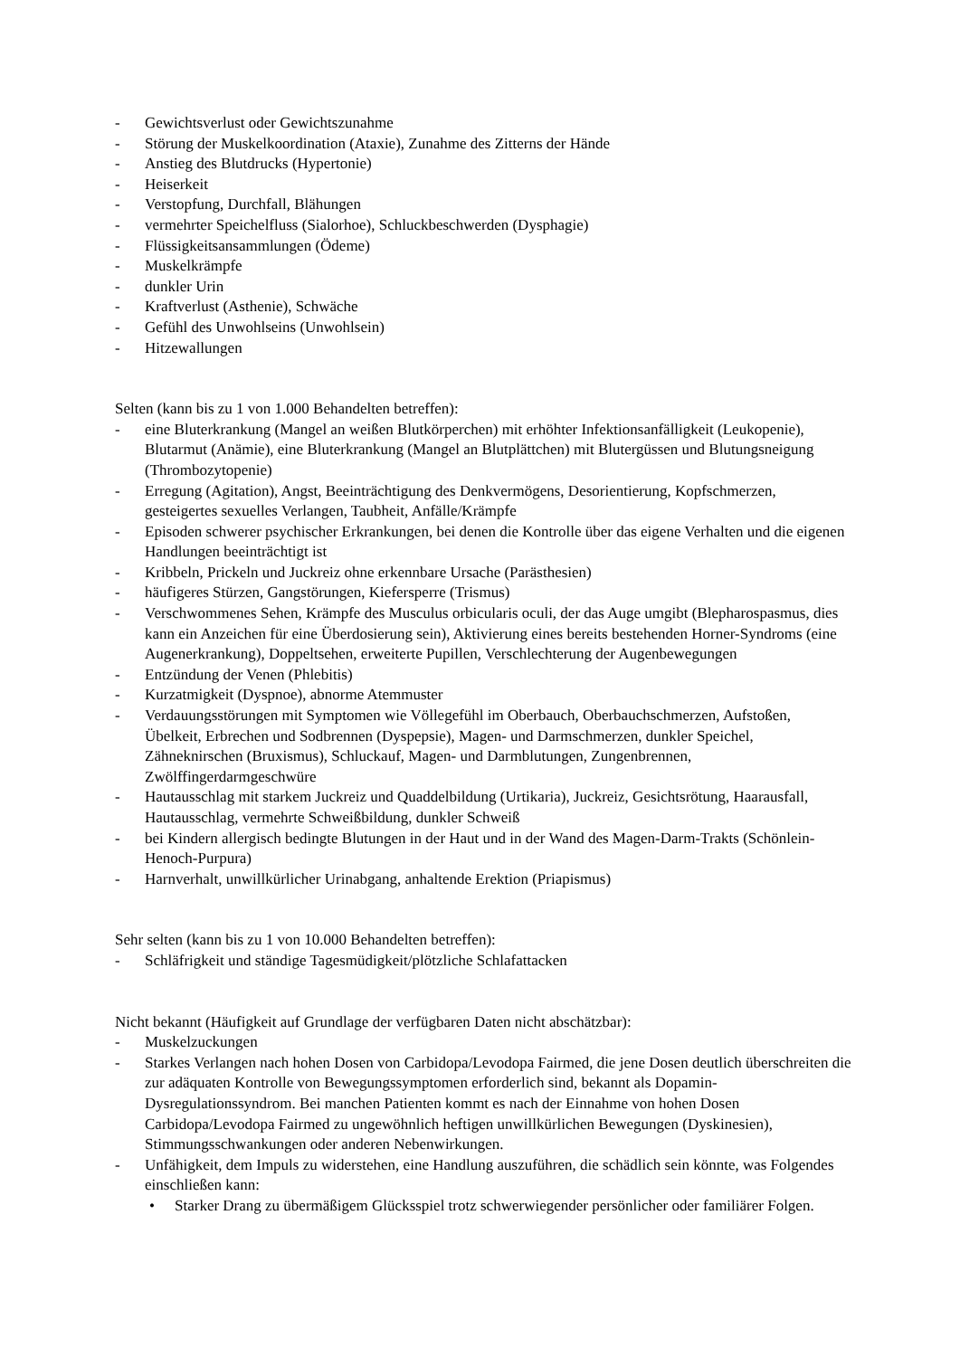- Gewichtsverlust oder Gewichtszunahme
- Störung der Muskelkoordination (Ataxie), Zunahme des Zitterns der Hände
- Anstieg des Blutdrucks (Hypertonie)
- Heiserkeit
- Verstopfung, Durchfall, Blähungen
- vermehrter Speichelfluss (Sialorhoe), Schluckbeschwerden (Dysphagie)
- Flüssigkeitsansammlungen (Ödeme)
- Muskelkrämpfe
- dunkler Urin
- Kraftverlust (Asthenie), Schwäche
- Gefühl des Unwohlseins (Unwohlsein)
- Hitzewallungen
Selten (kann bis zu 1 von 1.000 Behandelten betreffen):
- eine Bluterkrankung (Mangel an weißen Blutkörperchen) mit erhöhter Infektionsanfälligkeit (Leukopenie), Blutarmut (Anämie), eine Bluterkrankung (Mangel an Blutplättchen) mit Blutergüssen und Blutungsneigung (Thrombozytopenie)
- Erregung (Agitation), Angst, Beeinträchtigung des Denkvermögens, Desorientierung, Kopfschmerzen, gesteigertes sexuelles Verlangen, Taubheit, Anfälle/Krämpfe
- Episoden schwerer psychischer Erkrankungen, bei denen die Kontrolle über das eigene Verhalten und die eigenen Handlungen beeinträchtigt ist
- Kribbeln, Prickeln und Juckreiz ohne erkennbare Ursache (Parästhesien)
- häufigeres Stürzen, Gangstörungen, Kiefersperre (Trismus)
- Verschwommenes Sehen, Krämpfe des Musculus orbicularis oculi, der das Auge umgibt (Blepharospasmus, dies kann ein Anzeichen für eine Überdosierung sein), Aktivierung eines bereits bestehenden Horner-Syndroms (eine Augenerkrankung), Doppeltsehen, erweiterte Pupillen, Verschlechterung der Augenbewegungen
- Entzündung der Venen (Phlebitis)
- Kurzatmigkeit (Dyspnoe), abnorme Atemmuster
- Verdauungsstörungen mit Symptomen wie Völlegefühl im Oberbauch, Oberbauchschmerzen, Aufstoßen, Übelkeit, Erbrechen und Sodbrennen (Dyspepsie), Magen- und Darmschmerzen, dunkler Speichel, Zähneknirschen (Bruxismus), Schluckauf, Magen- und Darmblutungen, Zungenbrennen, Zwölffingerdarmgeschwüre
- Hautausschlag mit starkem Juckreiz und Quaddelbildung (Urtikaria), Juckreiz, Gesichtsrötung, Haarausfall, Hautausschlag, vermehrte Schweißbildung, dunkler Schweiß
- bei Kindern allergisch bedingte Blutungen in der Haut und in der Wand des Magen-Darm-Trakts (Schönlein-Henoch-Purpura)
- Harnverhalt, unwillkürlicher Urinabgang, anhaltende Erektion (Priapismus)
Sehr selten (kann bis zu 1 von 10.000 Behandelten betreffen):
- Schläfrigkeit und ständige Tagesmüdigkeit/plötzliche Schlafattacken
Nicht bekannt (Häufigkeit auf Grundlage der verfügbaren Daten nicht abschätzbar):
- Muskelzuckungen
- Starkes Verlangen nach hohen Dosen von Carbidopa/Levodopa Fairmed, die jene Dosen deutlich überschreiten die zur adäquaten Kontrolle von Bewegungssymptomen erforderlich sind, bekannt als Dopamin-Dysregulationssyndrom. Bei manchen Patienten kommt es nach der Einnahme von hohen Dosen Carbidopa/Levodopa Fairmed zu ungewöhnlich heftigen unwillkürlichen Bewegungen (Dyskinesien), Stimmungsschwankungen oder anderen Nebenwirkungen.
- Unfähigkeit, dem Impuls zu widerstehen, eine Handlung auszuführen, die schädlich sein könnte, was Folgendes einschließen kann:
• Starker Drang zu übermäßigem Glücksspiel trotz schwerwiegender persönlicher oder familiärer Folgen.